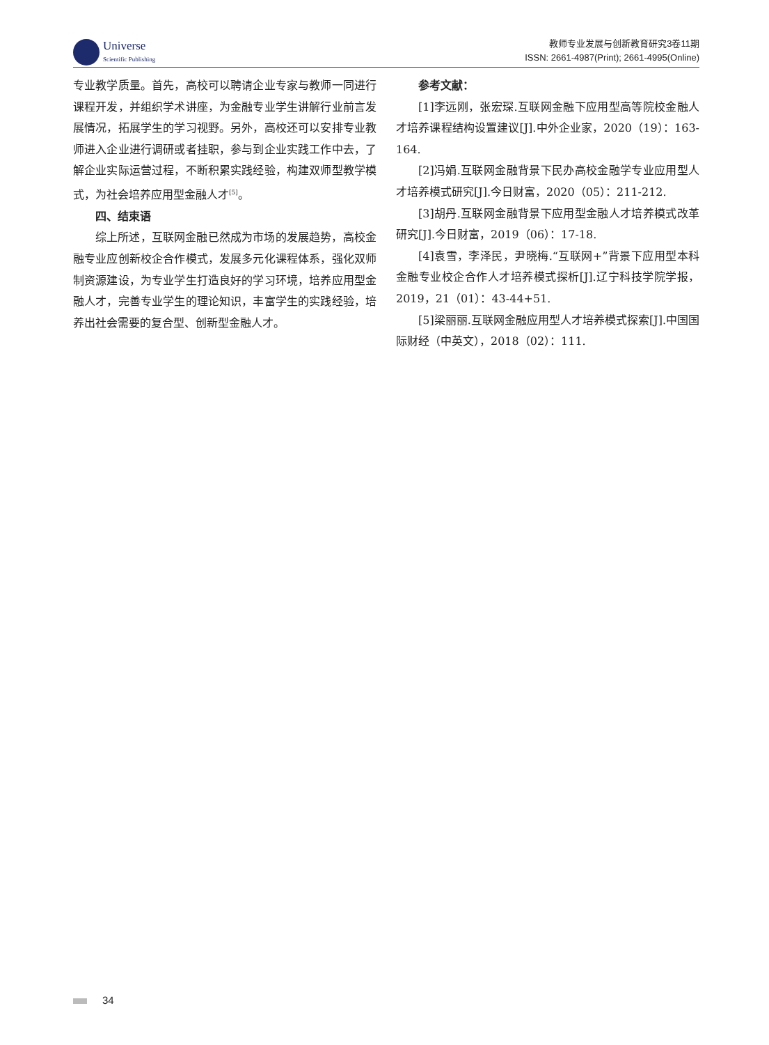Universe
Scientific Publishing
教师专业发展与创新教育研究3卷11期
ISSN: 2661-4987(Print); 2661-4995(Online)
专业教学质量。首先，高校可以聘请企业专家与教师一同进行课程开发，并组织学术讲座，为金融专业学生讲解行业前言发展情况，拓展学生的学习视野。另外，高校还可以安排专业教师进入企业进行调研或者挂职，参与到企业实践工作中去，了解企业实际运营过程，不断积累实践经验，构建双师型教学模式，为社会培养应用型金融人才<sup>[5]</sup>。
四、结束语
综上所述，互联网金融已然成为市场的发展趋势，高校金融专业应创新校企合作模式，发展多元化课程体系，强化双师制资源建设，为专业学生打造良好的学习环境，培养应用型金融人才，完善专业学生的理论知识，丰富学生的实践经验，培养出社会需要的复合型、创新型金融人才。
参考文献：
[1]李远刚，张宏琛.互联网金融下应用型高等院校金融人才培养课程结构设置建议[J].中外企业家，2020（19）：163-164.
[2]冯娟.互联网金融背景下民办高校金融学专业应用型人才培养模式研究[J].今日财富，2020（05）：211-212.
[3]胡丹.互联网金融背景下应用型金融人才培养模式改革研究[J].今日财富，2019（06）：17-18.
[4]袁雪，李泽民，尹晓梅.“互联网+”背景下应用型本科金融专业校企合作人才培养模式探析[J].辽宁科技学院学报，2019，21（01）：43-44+51.
[5]梁丽丽.互联网金融应用型人才培养模式探索[J].中国国际财经（中英文），2018（02）：111.
34